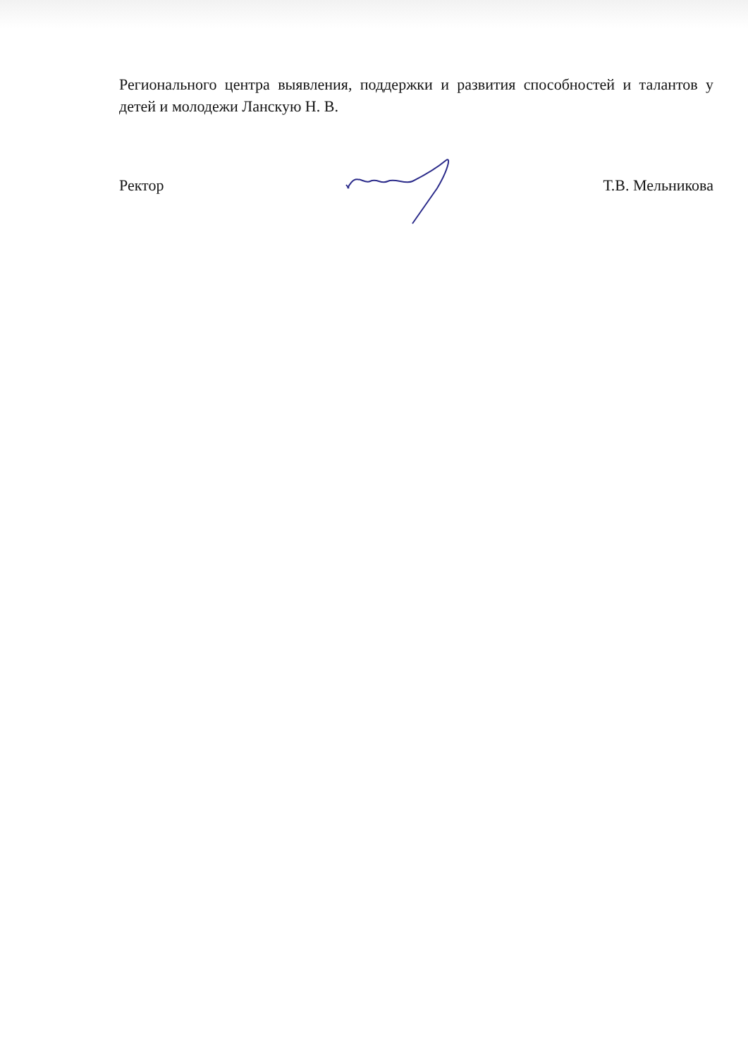Регионального центра выявления, поддержки и развития способностей и талантов у детей и молодежи Ланскую Н. В.
Ректор Т.В. Мельникова